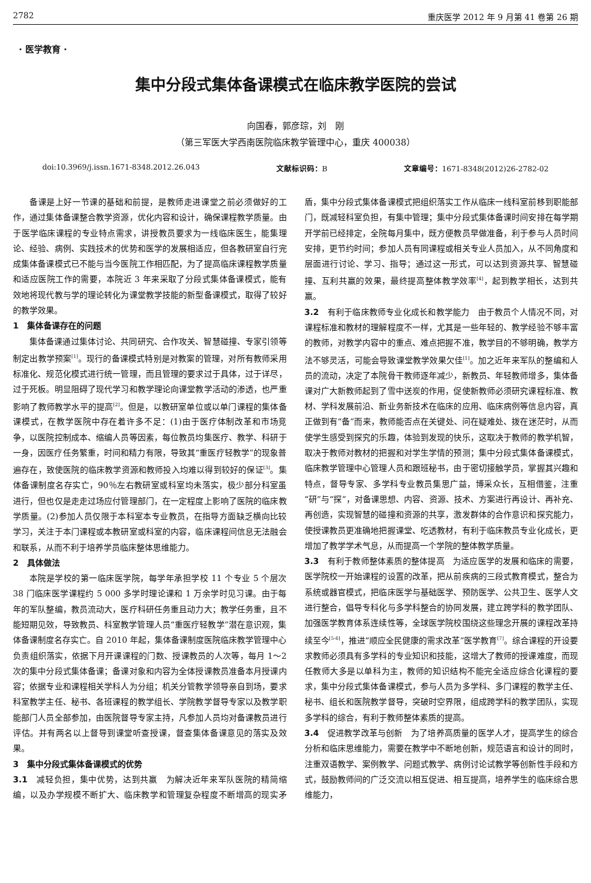2782 重庆医学 2012 年 9 月第 41 卷第 26 期
· 医学教育 ·
集中分段式集体备课模式在临床教学医院的尝试
向国春，郭彦琮，刘　刚
（第三军医大学西南医院临床教学管理中心，重庆 400038）
doi:10.3969/j.issn.1671-8348.2012.26.043 文献标识码：B 文章编号：1671-8348(2012)26-2782-02
备课是上好一节课的基础和前提，是教师走进课堂之前必须做好的工作，通过集体备课整合教学资源，优化内容和设计，确保课程教学质量。由于医学临床课程的专业特点需求，讲授教员要求为一线临床医生，能集理论、经验、病例、实践技术的优势和医学的发展相适应，但各教研室自行完成集体备课模式已不能与当今医院工作相匹配，为了提高临床课程教学质量和适应医院工作的需要，本院近 3 年来采取了分段式集体备课模式，能有效地将现代教与学的理论转化为课堂教学技能的新型备课模式，取得了较好的教学效果。
1　集体备课存在的问题
集体备课通过集体讨论、共同研究、合作攻关、智慧碰撞、专家引领等制定出教学预案<sup>[1]</sup>。现行的备课模式特别是对教案的管理，对所有教师采用标准化、规范化模式进行统一管理，而且管理的要求过于具体，过于详尽，过于死板。明显阻碍了现代学习和教学理论向课堂教学活动的渗透，也严重影响了教师教学水平的提高<sup>[2]</sup>。但是，以教研室单位或以单门课程的集体备课模式，在教学医院中存在着许多不足：(1)由于医疗体制改革和市场竞争，以医院控制成本、缩编人员等因素，每位教员均集医疗、教学、科研于一身，因医疗任务繁重，时间和精力有限，导致其“重医疗轻教学”的现象普遍存在，致使医院的临床教学资源和教师投入均难以得到较好的保证<sup>[3]</sup>。集体备课制度名存实亡，90％左右教研室或科室均未落实，极少部分科室虽进行，但也仅是走走过场应付管理部门，在一定程度上影响了医院的临床教学质量。(2)参加人员仅限于本科室本专业教员，在指导方面缺乏横向比较学习，关注于本门课程或本教研室或科室的内容，临床课程间信息无法融会和联系，从而不利于培养学员临床整体思维能力。
2　具体做法
本院是学校的第一临床医学院，每学年承担学校 11 个专业 5 个层次 38 门临床医学课程约 5 000 多学时理论课和 1 万余学时见习课。由于每年的军队整编，教员流动大，医疗科研任务重且动力大；教学任务重，且不能短期见效，导致教员、科室教学管理人员“重医疗轻教学”潜在意识观，集体备课制度名存实亡。自 2010 年起，集体备课制度医院临床教学管理中心负责组织落实，依据下月开课课程的门数、授课教员的人次等，每月 1～2 次的集中分段式集体备课；备课对象和内容为全体授课教员准备本月授课内容；依据专业和课程相关学科人为分组；机关分管教学领导亲自到场，要求科室教学主任、秘书、各班课程的教学组长、学院教学督导专家以及教学职能部门人员全部参加，由医院督导专家主持，凡参加人员均对备课教员进行评估。并有两名以上督导到课堂听查授课，督查集体备课意见的落实及效果。
3　集中分段式集体备课模式的优势
3.1　减轻负担，集中优势，达到共赢　为解决近年来军队医院的精简缩编，以及办学规模不断扩大、临床教学和管理复杂程度不断增高的现实矛盾，集中分段式集体备课模式把组织落实工作从临床一线科室前移到职能部门，既减轻科室负担，有集中管理；集中分段式集体备课时间安排在每学期开学前已经排定，全院每月集中，既方便教员早做准备，利于参与人员时间安排，更节约时间；参加人员有同课程或相关专业人员加入，从不同角度和层面进行讨论、学习、指导；通过这一形式，可以达到资源共享、智慧碰撞、互利共赢的效果，最终提高整体教学效率<sup>[4]</sup>，起到教学相长，达到共赢。
3.2　有利于临床教师专业化成长和教学能力　由于教员个人情况不同，对课程标准和教材的理解程度不一样，尤其是一些年轻的、教学经验不够丰富的教师，对教学内容中的重点、难点把握不准，教学目的不够明确，教学方法不够灵活，可能会导致课堂教学效果欠佳<sup>[1]</sup>。加之近年来军队的整编和人员的流动，决定了本院骨干教师逐年减少，新教员、年轻教师增多，集体备课对广大新教师起到了雪中送炭的作用，促使新教师必须研究课程标准、教材、学科发展前沿、新业务新技术在临床的应用、临床病例等信息内容，真正做到有“备”而来，教师能否点在关键处、问在疑难处、拨在迷茫时，从而使学生感受到探究的乐趣，体验到发现的快乐，这取决于教师的教学机智，取决于教师对教材的把握和对学生学情的预测；集中分段式集体备课模式，临床教学管理中心管理人员和跟班秘书，由于密切接触学员，掌握其兴趣和特点，督导专家、多学科专业教员集思广益，博采众长，互相借鉴，注重“研”与“探”，对备课思想、内容、资源、技术、方案进行再设计、再补充、再创造，实现智慧的碰撞和资源的共享，激发群体的合作意识和探究能力，使授课教员更准确地把握课堂、吃透教材，有利于临床教员专业化成长，更增加了教学学术气息，从而提高一个学院的整体教学质量。
3.3　有利于教师整体素质的整体提高　为适应医学的发展和临床的需要，医学院校一开始课程的设置的改革，把从前疾病的三段式教育模式，整合为系统或器官模式，把临床医学与基础医学、预防医学、公共卫生、医学人文进行整合，倡导专科化与多学科整合的协同发展，建立跨学科的教学团队、加强医学教育体系连续性等，全球医学院校围绕这些理念开展的课程改革持续至今<sup>[5-6]</sup>，推进“顺应全民健康的需求改革”医学教育<sup>[7]</sup>。综合课程的开设要求教师必须具有多学科的专业知识和技能，这增大了教师的授课难度，而现任教师大多是以单科为主，教师的知识结构不能完全适应综合化课程的要求，集中分段式集体备课模式，参与人员为多学科、多门课程的教学主任、秘书、组长和医院教学督导，突破时空界限，组成跨学科的教学团队，实现多学科的综合，有利于教师整体素质的提高。
3.4　促进教学改革与创新　为了培养高质量的医学人才，提高学生的综合分析和临床思维能力，需要在教学中不断地创新，规范语言和设计的同时，注重双语教学、案例教学、问题式教学、病例讨论试教学等创新性手段和方式，鼓励教师间的广泛交流以相互促进、相互提高，培养学生的临床综合思维能力，